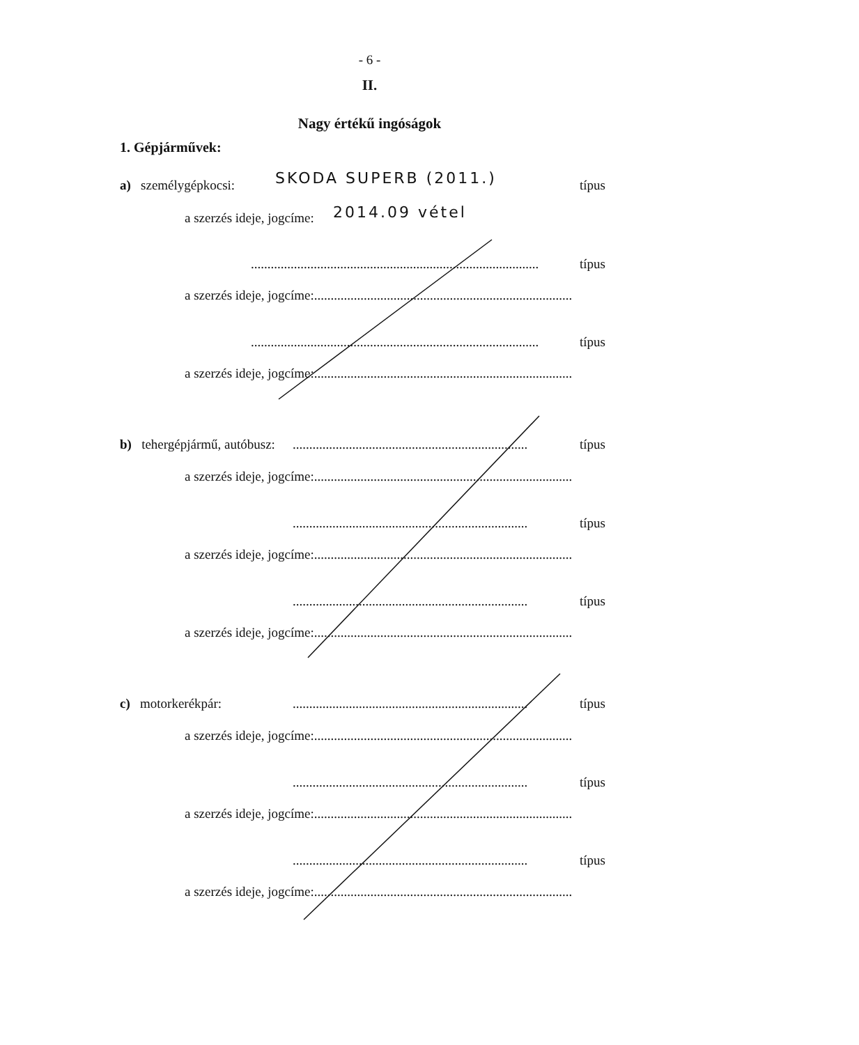- 6 -
II.
Nagy értékű ingóságok
1. Gépjárművek:
a) személygépkocsi: SKODA SUPERB (2011.) típus
a szerzés ideje, jogcíme: 2014.09 vétel
....................................................................................... típus
a szerzés ideje, jogcíme:..............................................................................
....................................................................................... típus
a szerzés ideje, jogcíme:..............................................................................
b) tehergépjármű, autóbusz:....................................................................... típus
a szerzés ideje, jogcíme:..............................................................................
....................................................................... típus
a szerzés ideje, jogcíme:..............................................................................
....................................................................... típus
a szerzés ideje, jogcíme:..............................................................................
c) motorkerékpár:....................................................................... típus
a szerzés ideje, jogcíme:..............................................................................
....................................................................... típus
a szerzés ideje, jogcíme:..............................................................................
....................................................................... típus
a szerzés ideje, jogcíme:..............................................................................